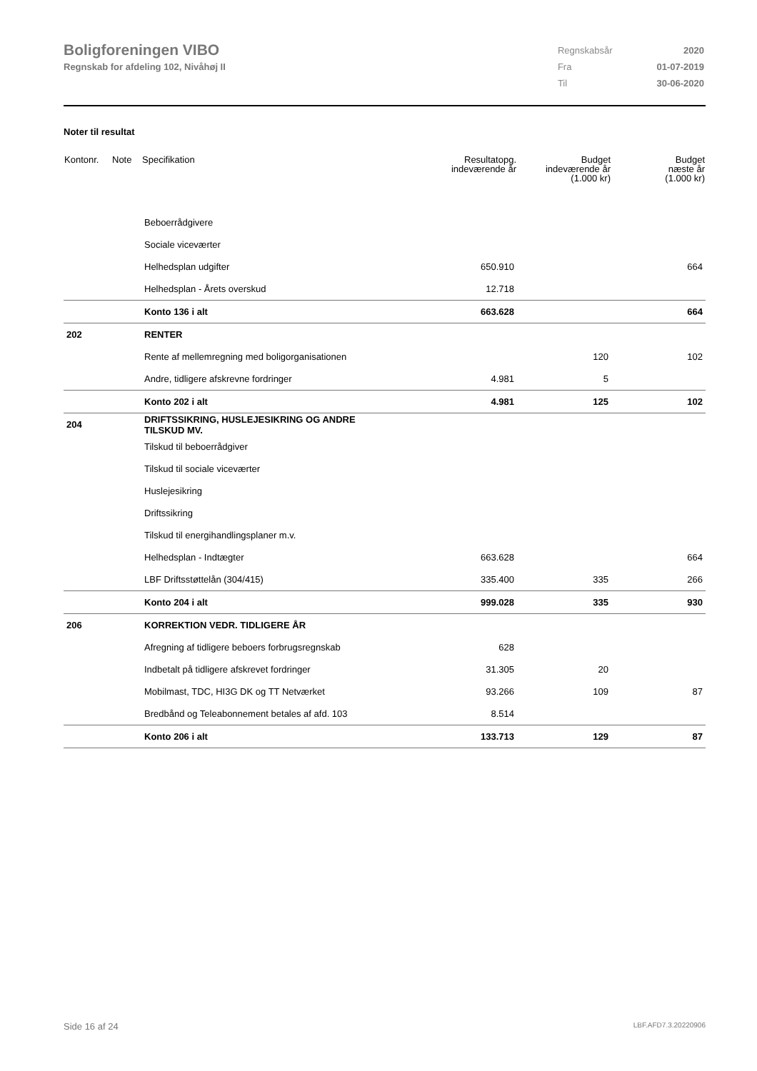Boligforeningen VIBO
Regnskab for afdeling 102, Nivåhøj II
| Regnskabsår | 2020 |
| Fra | 01-07-2019 |
| Til | 30-06-2020 |
Noter til resultat
| Kontonr. | Note | Specifikation | Resultatopg. indeværende år | Budget indeværende år (1.000 kr) | Budget næste år (1.000 kr) |
| --- | --- | --- | --- | --- | --- |
| | | Beboerrådgivere | | | |
| | | Sociale viceværter | | | |
| | | Helhedsplan udgifter | 650.910 | | 664 |
| | | Helhedsplan - Årets overskud | 12.718 | | |
| | | Konto 136 i alt | 663.628 | | 664 |
| 202 | | RENTER | | | |
| | | Rente af mellemregning med boligorganisationen | | 120 | 102 |
| | | Andre, tidligere afskrevne fordringer | 4.981 | 5 | |
| | | Konto 202 i alt | 4.981 | 125 | 102 |
| 204 | | DRIFTSSIKRING, HUSLEJESIKRING OG ANDRE TILSKUD MV. | | | |
| | | Tilskud til beboerrådgiver | | | |
| | | Tilskud til sociale viceværter | | | |
| | | Huslejesikring | | | |
| | | Driftssikring | | | |
| | | Tilskud til energihandlingsplaner m.v. | | | |
| | | Helhedsplan - Indtægter | 663.628 | | 664 |
| | | LBF Driftsstøttelån (304/415) | 335.400 | 335 | 266 |
| | | Konto 204 i alt | 999.028 | 335 | 930 |
| 206 | | KORREKTION VEDR. TIDLIGERE ÅR | | | |
| | | Afregning af tidligere beboers forbrugsregnskab | 628 | | |
| | | Indbetalt på tidligere afskrevet fordringer | 31.305 | 20 | |
| | | Mobilmast, TDC, HI3G DK og TT Netværket | 93.266 | 109 | 87 |
| | | Bredbånd og Teleabonnement betales af afd. 103 | 8.514 | | |
| | | Konto 206 i alt | 133.713 | 129 | 87 |
Side 16 af 24 LBF.AFD7.3.20220906